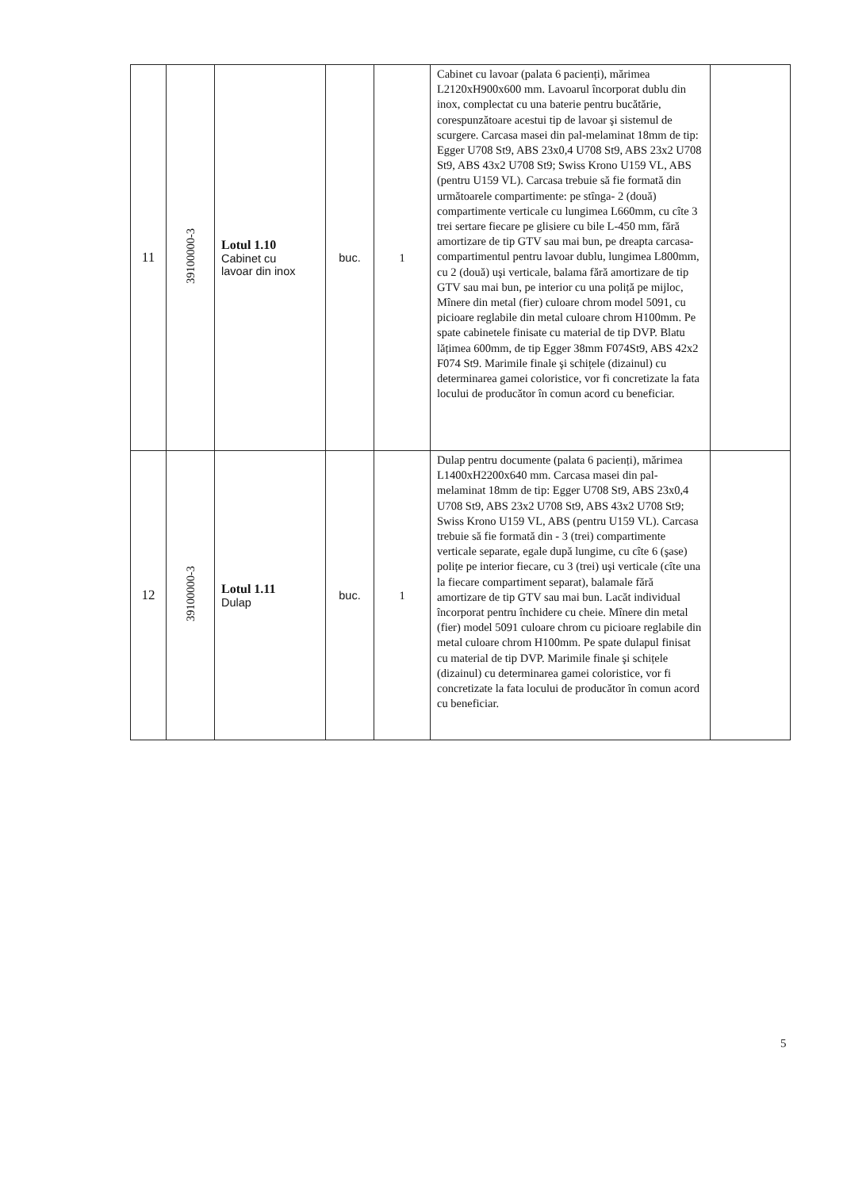| 11 | 39100000-3 | Lotul 1.10 Cabinet cu lavoar din inox | buc. | 1 | Cabinet cu lavoar (palata 6 pacienți), mărimea L2120xH900x600 mm. Lavoarul încorporat dublu din inox, complectat cu una baterie pentru bucătărie, corespunzătoare acestui tip de lavoar şi sistemul de scurgere. Carcasa masei din pal-melaminat 18mm de tip: Egger U708 St9, ABS 23x0,4 U708 St9, ABS 23x2 U708 St9, ABS 43x2 U708 St9; Swiss Krono U159 VL, ABS (pentru U159 VL). Carcasa trebuie să fie formată din următoarele compartimente: pe stînga- 2 (două) compartimente verticale cu lungimea L660mm, cu cîte 3 trei sertare fiecare pe glisiere cu bile L-450 mm, fără amortizare de tip GTV sau mai bun, pe dreapta carcasa-compartimentul pentru lavoar dublu, lungimea L800mm, cu 2 (două) uşi verticale, balama fără amortizare de tip GTV sau mai bun, pe interior cu una poliță pe mijloc, Mînere din metal (fier) culoare chrom model 5091, cu picioare reglabile din metal culoare chrom H100mm. Pe spate cabinetele finisate cu material de tip DVP. Blatu lățimea 600mm, de tip Egger 38mm F074St9, ABS 42x2 F074 St9. Marimile finale şi schițele (dizainul) cu determinarea gamei coloristice, vor fi concretizate la fata locului de producător în comun acord cu beneficiar. | |
| 12 | 39100000-3 | Lotul 1.11 Dulap | buc. | 1 | Dulap pentru documente (palata 6 pacienți), mărimea L1400xH2200x640 mm. Carcasa masei din pal-melaminat 18mm de tip: Egger U708 St9, ABS 23x0,4 U708 St9, ABS 23x2 U708 St9, ABS 43x2 U708 St9; Swiss Krono U159 VL, ABS (pentru U159 VL). Carcasa trebuie să fie formată din - 3 (trei) compartimente verticale separate, egale după lungime, cu cîte 6 (şase) polițe pe interior fiecare, cu 3 (trei) uşi verticale (cîte una la fiecare compartiment separat), balamale fără amortizare de tip GTV sau mai bun. Lacăt individual încorporat pentru închidere cu cheie. Mînere din metal (fier) model 5091 culoare chrom cu picioare reglabile din metal culoare chrom H100mm. Pe spate dulapul finisat cu material de tip DVP. Marimile finale şi schițele (dizainul) cu determinarea gamei coloristice, vor fi concretizate la fata locului de producător în comun acord cu beneficiar. | |
5